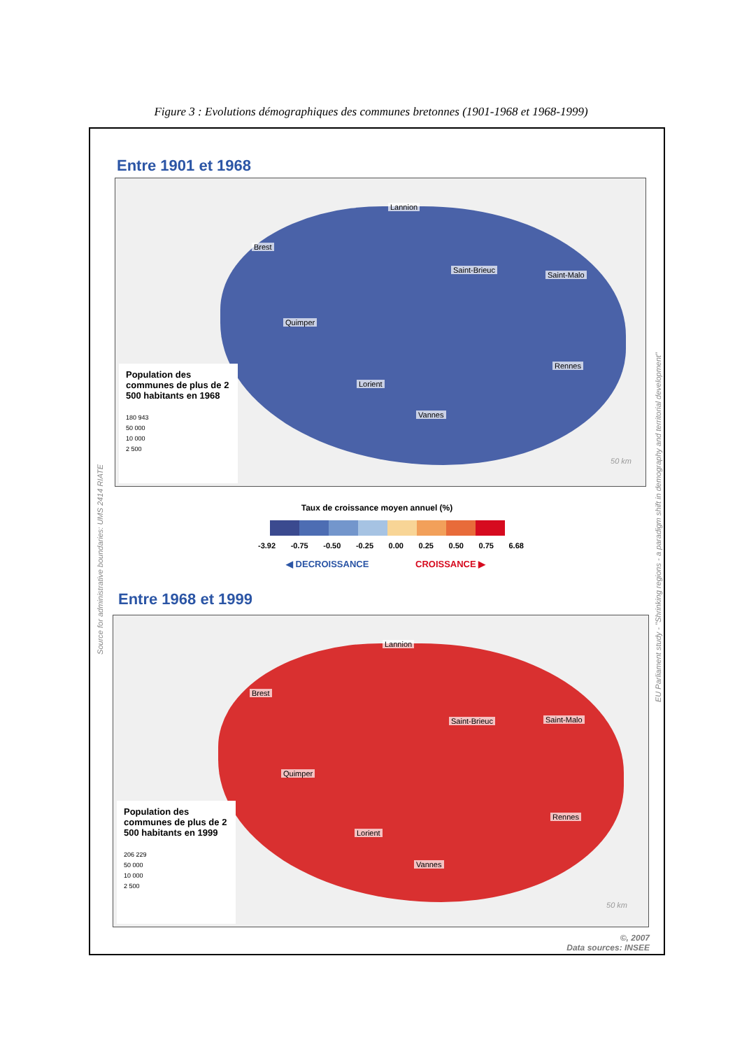Figure 3 : Evolutions démographiques des communes bretonnes (1901-1968 et 1968-1999)
Entre 1901 et 1968
Brest
Lannion
Saint-Brieuc
Saint-Malo
Quimper
Rennes
Lorient
Vannes
Population des communes de plus de 2 500 habitants en 1968
180 943
50 000
10 000
2 500
50 km
Taux de croissance moyen annuel (%)
-3.92 -0.75 -0.50 -0.25 0.00 0.25 0.50 0.75 6.68
◀ DECROISSANCE CROISSANCE ▶
Entre 1968 et 1999
Brest
Lannion
Saint-Brieuc Saint-Malo
Quimper
Rennes
Lorient
Vannes
Population des communes de plus de 2 500 habitants en 1999
206 229
50 000
10 000
2 500
50 km
©, 2007
Data sources: INSEE
Source for administrative boundaries: UMS 2414 RIATE
EU Parliament study - "Shrinking regions - a paradigm shift in demography and territorial development"